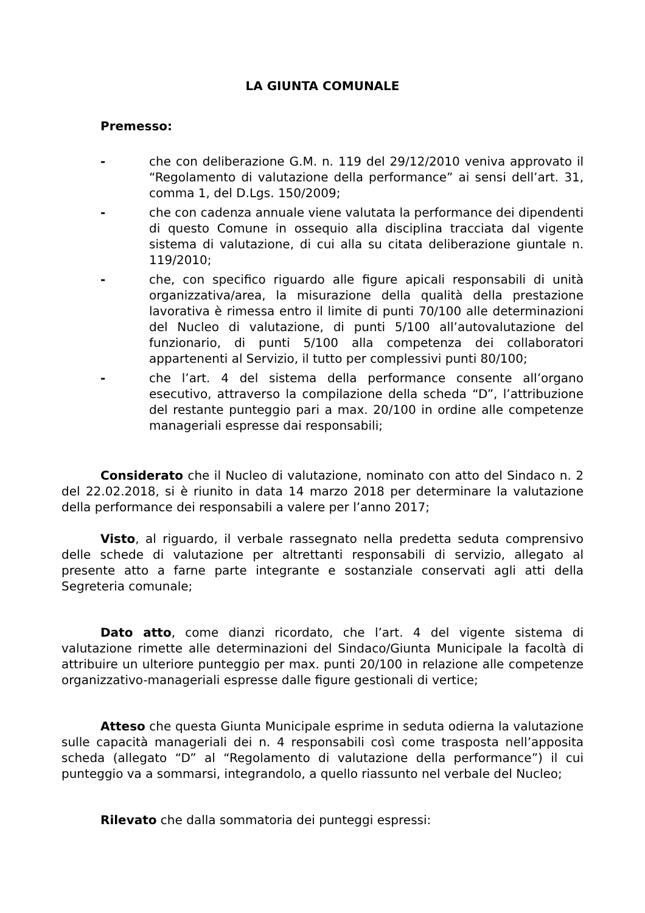LA GIUNTA COMUNALE
Premesso:
- che con deliberazione G.M. n. 119 del 29/12/2010 veniva approvato il “Regolamento di valutazione della performance” ai sensi dell’art. 31, comma 1, del D.Lgs. 150/2009;
- che con cadenza annuale viene valutata la performance dei dipendenti di questo Comune in ossequio alla disciplina tracciata dal vigente sistema di valutazione, di cui alla su citata deliberazione giuntale n. 119/2010;
- che, con specifico riguardo alle figure apicali responsabili di unità organizzativa/area, la misurazione della qualità della prestazione lavorativa è rimessa entro il limite di punti 70/100 alle determinazioni del Nucleo di valutazione, di punti 5/100 all’autovalutazione del funzionario, di punti 5/100 alla competenza dei collaboratori appartenenti al Servizio, il tutto per complessivi punti 80/100;
- che l’art. 4 del sistema della performance consente all’organo esecutivo, attraverso la compilazione della scheda “D”, l’attribuzione del restante punteggio pari a max. 20/100 in ordine alle competenze manageriali espresse dai responsabili;
Considerato che il Nucleo di valutazione, nominato con atto del Sindaco n. 2 del 22.02.2018, si è riunito in data 14 marzo 2018 per determinare la valutazione della performance dei responsabili a valere per l’anno 2017;
Visto, al riguardo, il verbale rassegnato nella predetta seduta comprensivo delle schede di valutazione per altrettanti responsabili di servizio, allegato al presente atto a farne parte integrante e sostanziale conservati agli atti della Segreteria comunale;
Dato atto, come dianzi ricordato, che l’art. 4 del vigente sistema di valutazione rimette alle determinazioni del Sindaco/Giunta Municipale la facoltà di attribuire un ulteriore punteggio per max. punti 20/100 in relazione alle competenze organizzativo-manageriali espresse dalle figure gestionali di vertice;
Atteso che questa Giunta Municipale esprime in seduta odierna la valutazione sulle capacità manageriali dei n. 4 responsabili così come trasposta nell’apposita scheda (allegato “D” al “Regolamento di valutazione della performance”) il cui punteggio va a sommarsi, integrandolo, a quello riassunto nel verbale del Nucleo;
Rilevato che dalla sommatoria dei punteggi espressi: